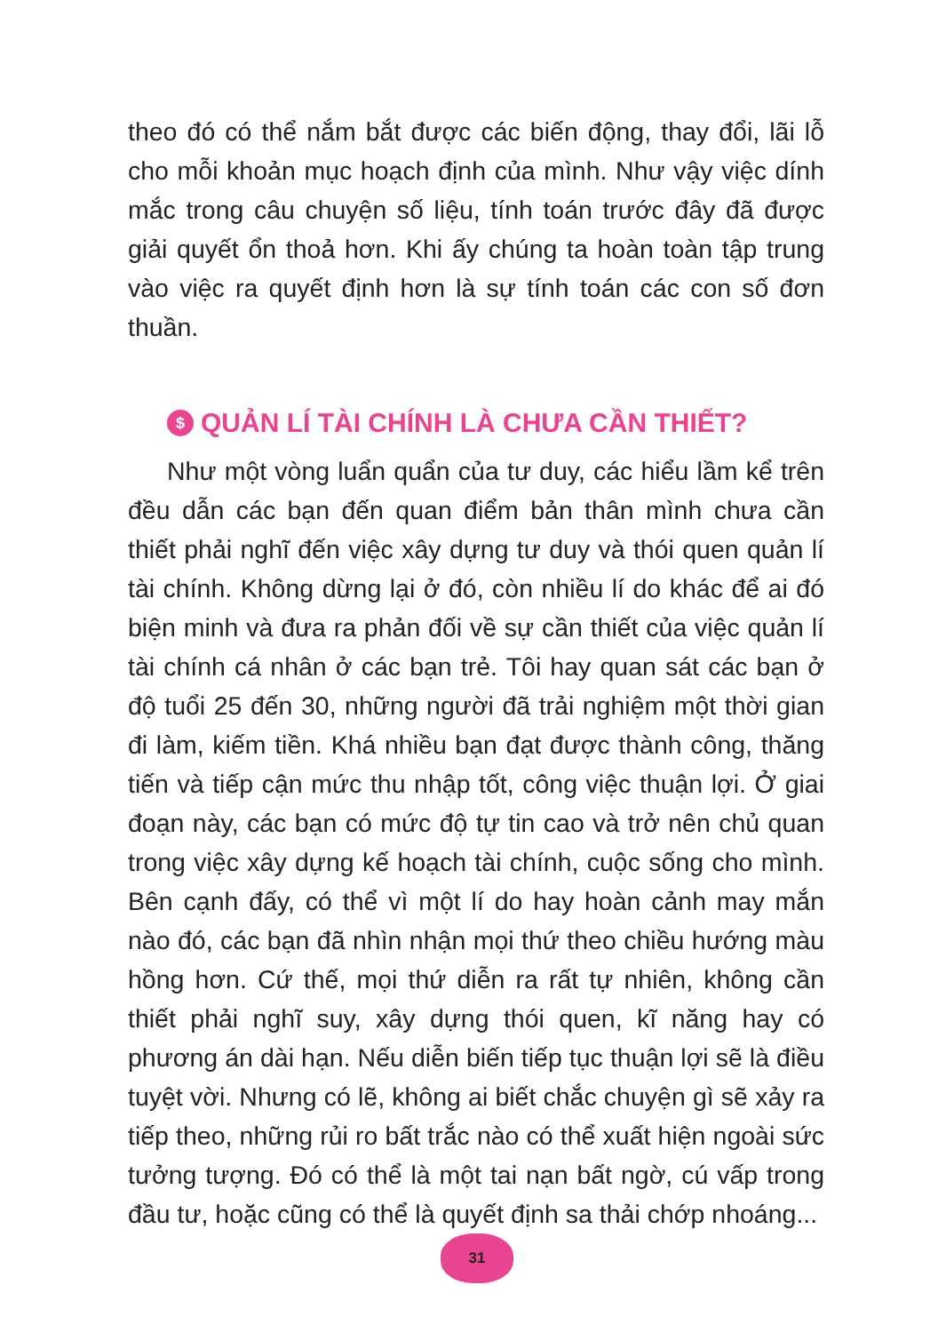theo đó có thể nắm bắt được các biến động, thay đổi, lãi lỗ cho mỗi khoản mục hoạch định của mình. Như vậy việc dính mắc trong câu chuyện số liệu, tính toán trước đây đã được giải quyết ổn thoả hơn. Khi ấy chúng ta hoàn toàn tập trung vào việc ra quyết định hơn là sự tính toán các con số đơn thuần.
$ QUẢN LÍ TÀI CHÍNH LÀ CHƯA CẦN THIẾT?
Như một vòng luẩn quẩn của tư duy, các hiểu lầm kể trên đều dẫn các bạn đến quan điểm bản thân mình chưa cần thiết phải nghĩ đến việc xây dựng tư duy và thói quen quản lí tài chính. Không dừng lại ở đó, còn nhiều lí do khác để ai đó biện minh và đưa ra phản đối về sự cần thiết của việc quản lí tài chính cá nhân ở các bạn trẻ. Tôi hay quan sát các bạn ở độ tuổi 25 đến 30, những người đã trải nghiệm một thời gian đi làm, kiếm tiền. Khá nhiều bạn đạt được thành công, thăng tiến và tiếp cận mức thu nhập tốt, công việc thuận lợi. Ở giai đoạn này, các bạn có mức độ tự tin cao và trở nên chủ quan trong việc xây dựng kế hoạch tài chính, cuộc sống cho mình. Bên cạnh đấy, có thể vì một lí do hay hoàn cảnh may mắn nào đó, các bạn đã nhìn nhận mọi thứ theo chiều hướng màu hồng hơn. Cứ thế, mọi thứ diễn ra rất tự nhiên, không cần thiết phải nghĩ suy, xây dựng thói quen, kĩ năng hay có phương án dài hạn. Nếu diễn biến tiếp tục thuận lợi sẽ là điều tuyệt vời. Nhưng có lẽ, không ai biết chắc chuyện gì sẽ xảy ra tiếp theo, những rủi ro bất trắc nào có thể xuất hiện ngoài sức tưởng tượng. Đó có thể là một tai nạn bất ngờ, cú vấp trong đầu tư, hoặc cũng có thể là quyết định sa thải chớp nhoáng...
31